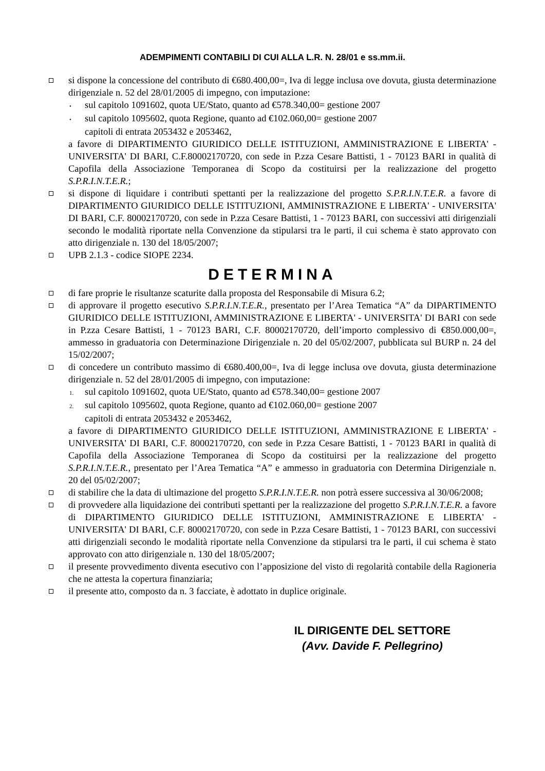ADEMPIMENTI CONTABILI DI CUI ALLA L.R. N. 28/01 e ss.mm.ii.
si dispone la concessione del contributo di €680.400,00=, Iva di legge inclusa ove dovuta, giusta determinazione dirigenziale n. 52 del 28/01/2005 di impegno, con imputazione:
• sul capitolo 1091602, quota UE/Stato, quanto ad €578.340,00= gestione 2007
• sul capitolo 1095602, quota Regione, quanto ad €102.060,00= gestione 2007
capitoli di entrata 2053432 e 2053462,
a favore di DIPARTIMENTO GIURIDICO DELLE ISTITUZIONI, AMMINISTRAZIONE E LIBERTA' - UNIVERSITA' DI BARI, C.F.80002170720, con sede in P.zza Cesare Battisti, 1 - 70123 BARI in qualità di Capofila della Associazione Temporanea di Scopo da costituirsi per la realizzazione del progetto S.P.R.I.N.T.E.R.;
si dispone di liquidare i contributi spettanti per la realizzazione del progetto S.P.R.I.N.T.E.R. a favore di DIPARTIMENTO GIURIDICO DELLE ISTITUZIONI, AMMINISTRAZIONE E LIBERTA' - UNIVERSITA' DI BARI, C.F. 80002170720, con sede in P.zza Cesare Battisti, 1 - 70123 BARI, con successivi atti dirigenziali secondo le modalità riportate nella Convenzione da stipularsi tra le parti, il cui schema è stato approvato con atto dirigenziale n. 130 del 18/05/2007;
UPB 2.1.3 - codice SIOPE 2234.
DETERMINA
di fare proprie le risultanze scaturite dalla proposta del Responsabile di Misura 6.2;
di approvare il progetto esecutivo S.P.R.I.N.T.E.R., presentato per l’Area Tematica “A” da DIPARTIMENTO GIURIDICO DELLE ISTITUZIONI, AMMINISTRAZIONE E LIBERTA' - UNIVERSITA' DI BARI con sede in P.zza Cesare Battisti, 1 - 70123 BARI, C.F. 80002170720, dell’importo complessivo di €850.000,00=, ammesso in graduatoria con Determinazione Dirigenziale n. 20 del 05/02/2007, pubblicata sul BURP n. 24 del 15/02/2007;
di concedere un contributo massimo di €680.400,00=, Iva di legge inclusa ove dovuta, giusta determinazione dirigenziale n. 52 del 28/01/2005 di impegno, con imputazione:
1. sul capitolo 1091602, quota UE/Stato, quanto ad €578.340,00= gestione 2007
2. sul capitolo 1095602, quota Regione, quanto ad €102.060,00= gestione 2007
capitoli di entrata 2053432 e 2053462,
a favore di DIPARTIMENTO GIURIDICO DELLE ISTITUZIONI, AMMINISTRAZIONE E LIBERTA' - UNIVERSITA' DI BARI, C.F. 80002170720, con sede in P.zza Cesare Battisti, 1 - 70123 BARI in qualità di Capofila della Associazione Temporanea di Scopo da costituirsi per la realizzazione del progetto S.P.R.I.N.T.E.R., presentato per l’Area Tematica “A” e ammesso in graduatoria con Determina Dirigenziale n. 20 del 05/02/2007;
di stabilire che la data di ultimazione del progetto S.P.R.I.N.T.E.R. non potrà essere successiva al 30/06/2008;
di provvedere alla liquidazione dei contributi spettanti per la realizzazione del progetto S.P.R.I.N.T.E.R. a favore di DIPARTIMENTO GIURIDICO DELLE ISTITUZIONI, AMMINISTRAZIONE E LIBERTA' - UNIVERSITA' DI BARI, C.F. 80002170720, con sede in P.zza Cesare Battisti, 1 - 70123 BARI, con successivi atti dirigenziali secondo le modalità riportate nella Convenzione da stipularsi tra le parti, il cui schema è stato approvato con atto dirigenziale n. 130 del 18/05/2007;
il presente provvedimento diventa esecutivo con l’apposizione del visto di regolarità contabile della Ragioneria che ne attesta la copertura finanziaria;
il presente atto, composto da n. 3 facciate, è adottato in duplice originale.
IL DIRIGENTE DEL SETTORE
(Avv. Davide F. Pellegrino)